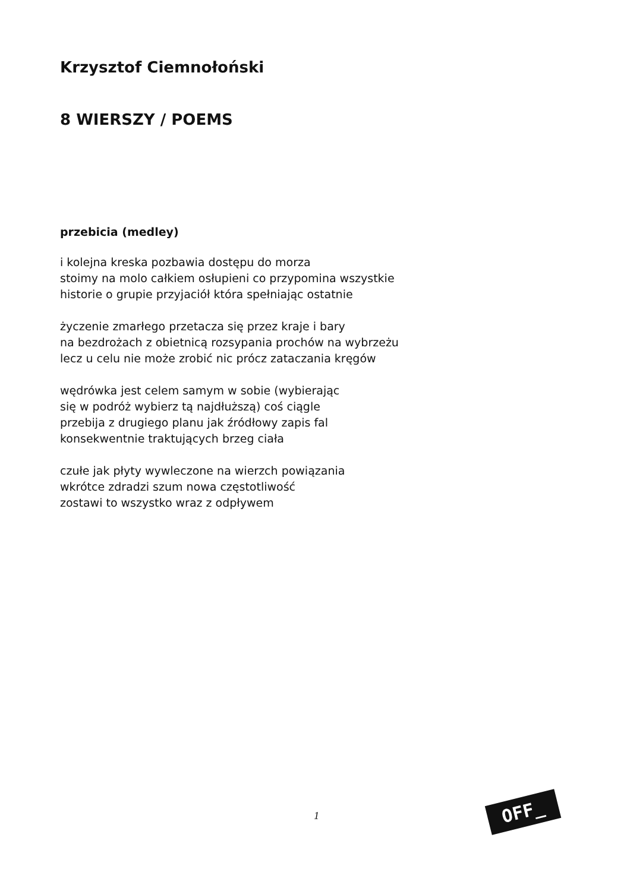Krzysztof Ciemnołoński
8 WIERSZY / POEMS
przebicia (medley)
i kolejna kreska pozbawia dostępu do morza
stoimy na molo całkiem osłupieni co przypomina wszystkie
historie o grupie przyjaciół która spełniając ostatnie
życzenie zmarłego przetacza się przez kraje i bary
na bezdrożach z obietnicą rozsypania prochów na wybrzeżu
lecz u celu nie może zrobić nic prócz zataczania kręgów
wędrówka jest celem samym w sobie (wybierając
się w podróż wybierz tą najdłuższą) coś ciągle
przebija z drugiego planu jak źródłowy zapis fal
konsekwentnie traktujących brzeg ciała
czułe jak płyty wywleczone na wierzch powiązania
wkrótce zdradzi szum nowa częstotliwość
zostawi to wszystko wraz z odpływem
1 OFF_